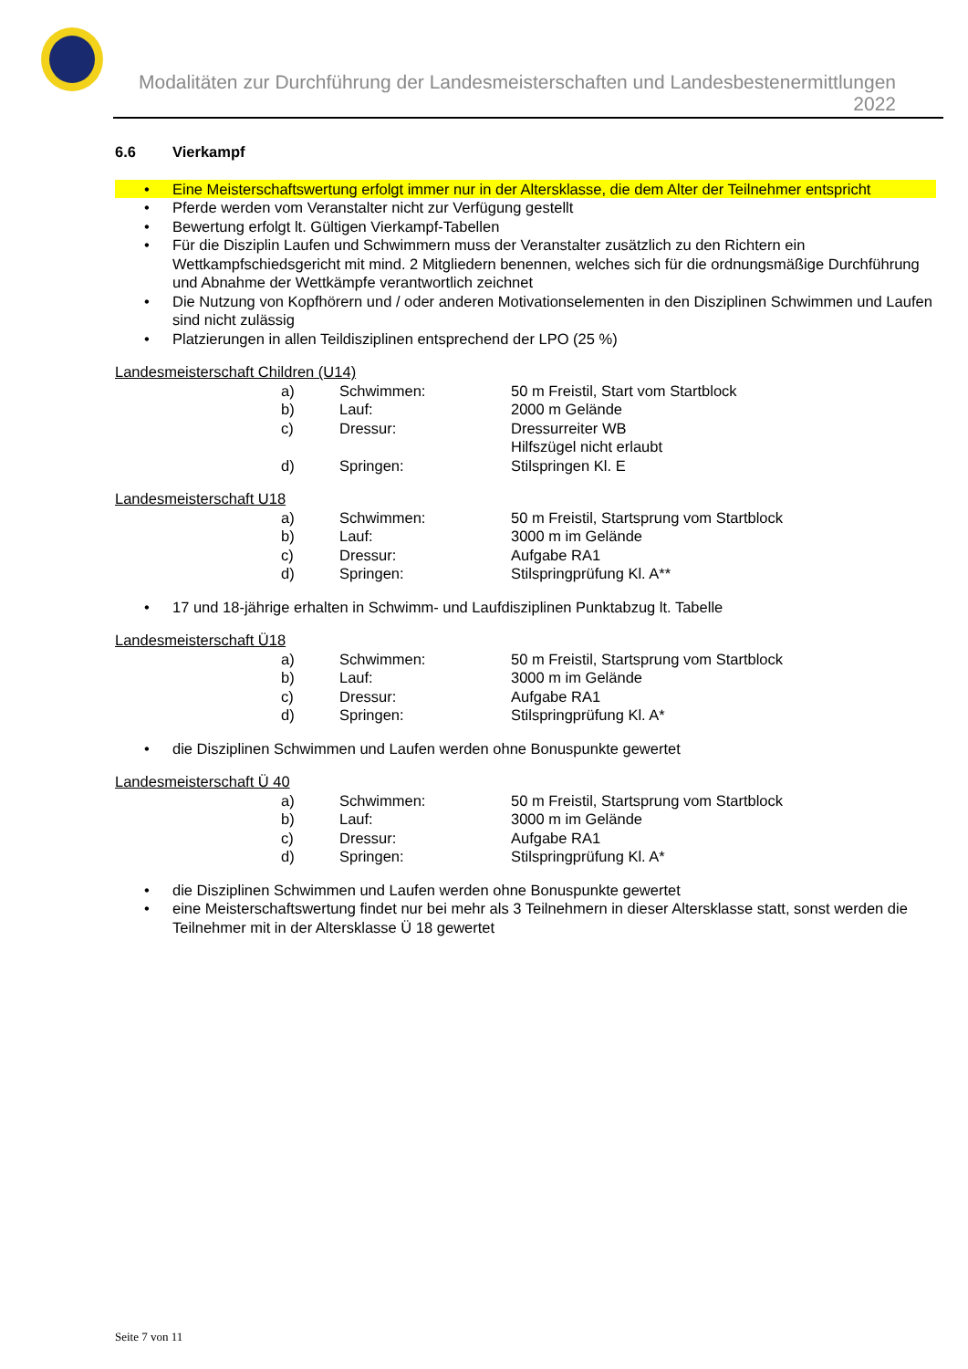Modalitäten zur Durchführung der Landesmeisterschaften und Landesbestenermittlungen 2022
6.6 Vierkampf
• Eine Meisterschaftswertung erfolgt immer nur in der Altersklasse, die dem Alter der Teilnehmer entspricht
• Pferde werden vom Veranstalter nicht zur Verfügung gestellt
• Bewertung erfolgt lt. Gültigen Vierkampf-Tabellen
• Für die Disziplin Laufen und Schwimmern muss der Veranstalter zusätzlich zu den Richtern ein Wettkampfschiedsgericht mit mind. 2 Mitgliedern benennen, welches sich für die ordnungsmäßige Durchführung und Abnahme der Wettkämpfe verantwortlich zeichnet
• Die Nutzung von Kopfhörern und / oder anderen Motivationselementen in den Disziplinen Schwimmen und Laufen sind nicht zulässig
• Platzierungen in allen Teildisziplinen entsprechend der LPO (25 %)
Landesmeisterschaft Children (U14)
| a) | Schwimmen: | 50 m Freistil, Start vom Startblock |
| b) | Lauf: | 2000 m Gelände |
| c) | Dressur: | Dressurreiter WB Hilfszügel nicht erlaubt |
| d) | Springen: | Stilspringen Kl. E |
Landesmeisterschaft U18
| a) | Schwimmen: | 50 m Freistil, Startsprung vom Startblock |
| b) | Lauf: | 3000 m im Gelände |
| c) | Dressur: | Aufgabe RA1 |
| d) | Springen: | Stilspringprüfung Kl. A** |
• 17 und 18-jährige erhalten in Schwimm- und Laufdisziplinen Punktabzug lt. Tabelle
Landesmeisterschaft Ü18
| a) | Schwimmen: | 50 m Freistil, Startsprung vom Startblock |
| b) | Lauf: | 3000 m im Gelände |
| c) | Dressur: | Aufgabe RA1 |
| d) | Springen: | Stilspringprüfung Kl. A* |
• die Disziplinen Schwimmen und Laufen werden ohne Bonuspunkte gewertet
Landesmeisterschaft Ü 40
| a) | Schwimmen: | 50 m Freistil, Startsprung vom Startblock |
| b) | Lauf: | 3000 m im Gelände |
| c) | Dressur: | Aufgabe RA1 |
| d) | Springen: | Stilspringprüfung Kl. A* |
• die Disziplinen Schwimmen und Laufen werden ohne Bonuspunkte gewertet
• eine Meisterschaftswertung findet nur bei mehr als 3 Teilnehmern in dieser Altersklasse statt, sonst werden die Teilnehmer mit in der Altersklasse Ü 18 gewertet
Seite 7 von 11